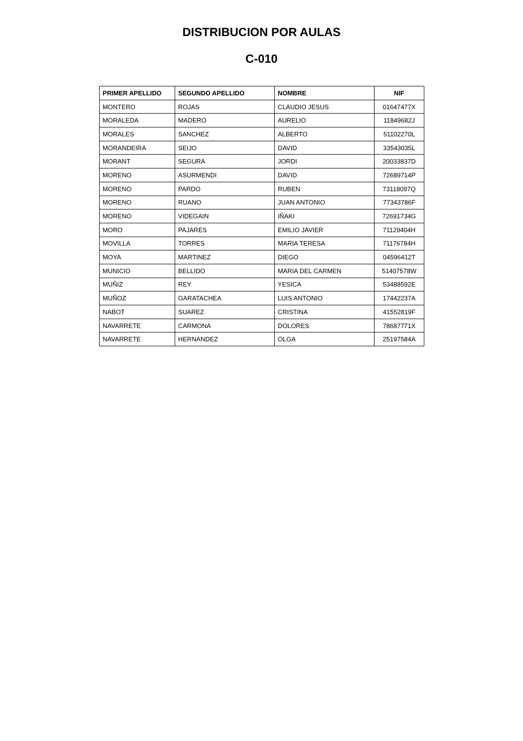DISTRIBUCION POR AULAS
C-010
| PRIMER APELLIDO | SEGUNDO APELLIDO | NOMBRE | NIF |
| --- | --- | --- | --- |
| MONTERO | ROJAS | CLAUDIO JESUS | 01647477X |
| MORALEDA | MADERO | AURELIO | 11849682J |
| MORALES | SANCHEZ | ALBERTO | 51102270L |
| MORANDEIRA | SEIJO | DAVID | 33543035L |
| MORANT | SEGURA | JORDI | 20033837D |
| MORENO | ASURMENDI | DAVID | 72689714P |
| MORENO | PARDO | RUBEN | 73118097Q |
| MORENO | RUANO | JUAN ANTONIO | 77343786F |
| MORENO | VIDEGAIN | IÑAKI | 72691734G |
| MORO | PAJARES | EMILIO JAVIER | 71129404H |
| MOVILLA | TORRES | MARIA TERESA | 71176784H |
| MOYA | MARTINEZ | DIEGO | 04596412T |
| MUNICIO | BELLIDO | MARIA DEL CARMEN | 51407578W |
| MUÑIZ | REY | YESICA | 53488592E |
| MUÑOZ | GARATACHEA | LUIS ANTONIO | 17442237A |
| NABOT | SUAREZ | CRISTINA | 41552819F |
| NAVARRETE | CARMONA | DOLORES | 78687771X |
| NAVARRETE | HERNANDEZ | OLGA | 25197584A |